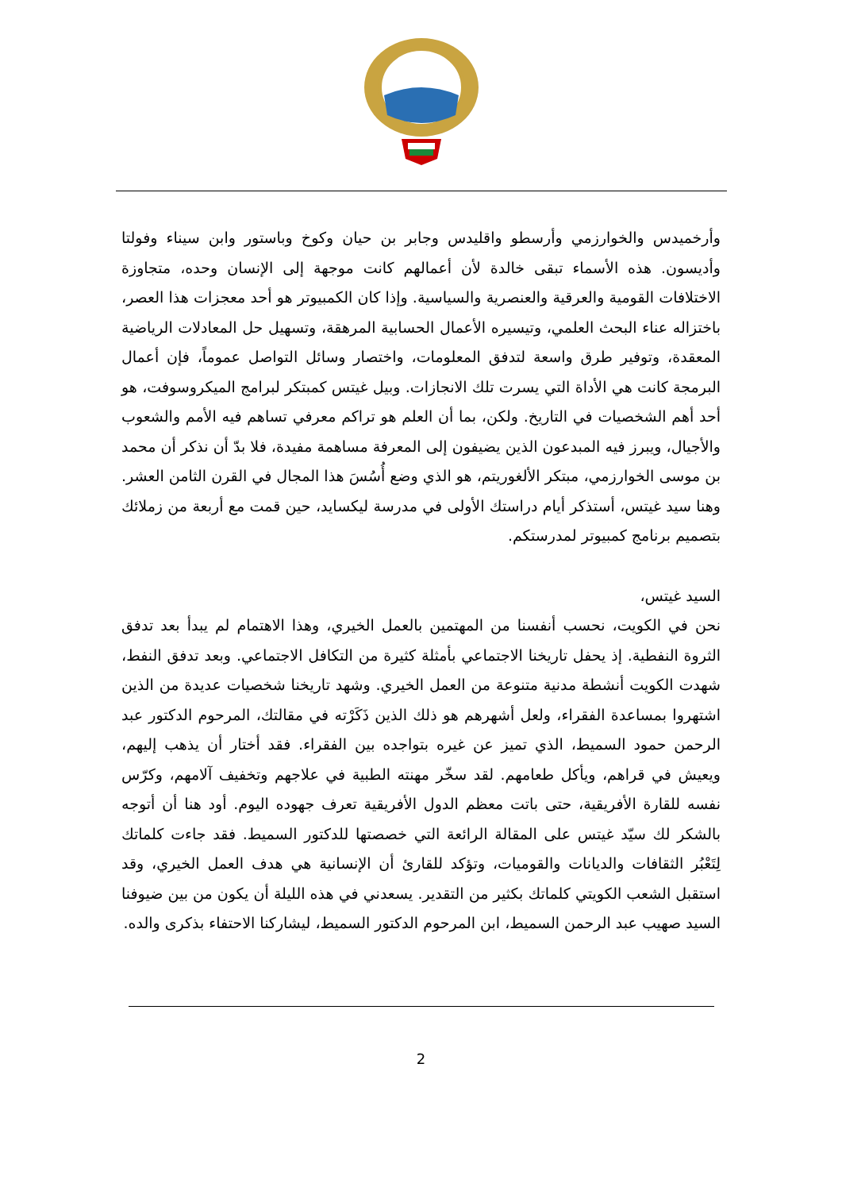وأرخميدس والخوارزمي وأرسطو واقليدس وجابر بن حيان وكوخ وباستور وابن سيناء وفولتا وأديسون. هذه الأسماء تبقى خالدة لأن أعمالهم كانت موجهة إلى الإنسان وحده، متجاوزة الاختلافات القومية والعرقية والعنصرية والسياسية. وإذا كان الكمبيوتر هو أحد معجزات هذا العصر، باختزاله عناء البحث العلمي، وتيسيره الأعمال الحسابية المرهقة، وتسهيل حل المعادلات الرياضية المعقدة، وتوفير طرق واسعة لتدفق المعلومات، واختصار وسائل التواصل عموماً، فإن أعمال البرمجة كانت هي الأداة التي يسرت تلك الانجازات. وبيل غيتس كمبتكر لبرامج الميكروسوفت، هو أحد أهم الشخصيات في التاريخ. ولكن، بما أن العلم هو تراكم معرفي تساهم فيه الأمم والشعوب والأجيال، ويبرز فيه المبدعون الذين يضيفون إلى المعرفة مساهمة مفيدة، فلا بدّ أن نذكر أن محمد بن موسى الخوارزمي، مبتكر الألغوريتم، هو الذي وضع أُسُسَ هذا المجال في القرن الثامن العشر. وهنا سيد غيتس، أستذكر أيام دراستك الأولى في مدرسة ليكسايد، حين قمت مع أربعة من زملائك بتصميم برنامج كمبيوتر لمدرستكم.
السيد غيتس،
نحن في الكويت، نحسب أنفسنا من المهتمين بالعمل الخيري، وهذا الاهتمام لم يبدأ بعد تدفق الثروة النفطية. إذ يحفل تاريخنا الاجتماعي بأمثلة كثيرة من التكافل الاجتماعي. وبعد تدفق النفط، شهدت الكويت أنشطة مدنية متنوعة من العمل الخيري. وشهد تاريخنا شخصيات عديدة من الذين اشتهروا بمساعدة الفقراء، ولعل أشهرهم هو ذلك الذين ذَكَرْته في مقالتك، المرحوم الدكتور عبد الرحمن حمود السميط، الذي تميز عن غيره بتواجده بين الفقراء. فقد أختار أن يذهب إليهم، ويعيش في قراهم، ويأكل طعامهم. لقد سخّر مهنته الطبية في علاجهم وتخفيف آلامهم، وكرّس نفسه للقارة الأفريقية، حتى باتت معظم الدول الأفريقية تعرف جهوده اليوم. أود هنا أن أتوجه بالشكر لك سيّد غيتس على المقالة الرائعة التي خصصتها للدكتور السميط. فقد جاءت كلماتك لِتَعْبُر الثقافات والديانات والقوميات، وتؤكد للقارئ أن الإنسانية هي هدف العمل الخيري، وقد استقبل الشعب الكويتي كلماتك بكثير من التقدير. يسعدني في هذه الليلة أن يكون من بين ضيوفنا السيد صهيب عبد الرحمن السميط، ابن المرحوم الدكتور السميط، ليشاركنا الاحتفاء بذكرى والده.
2